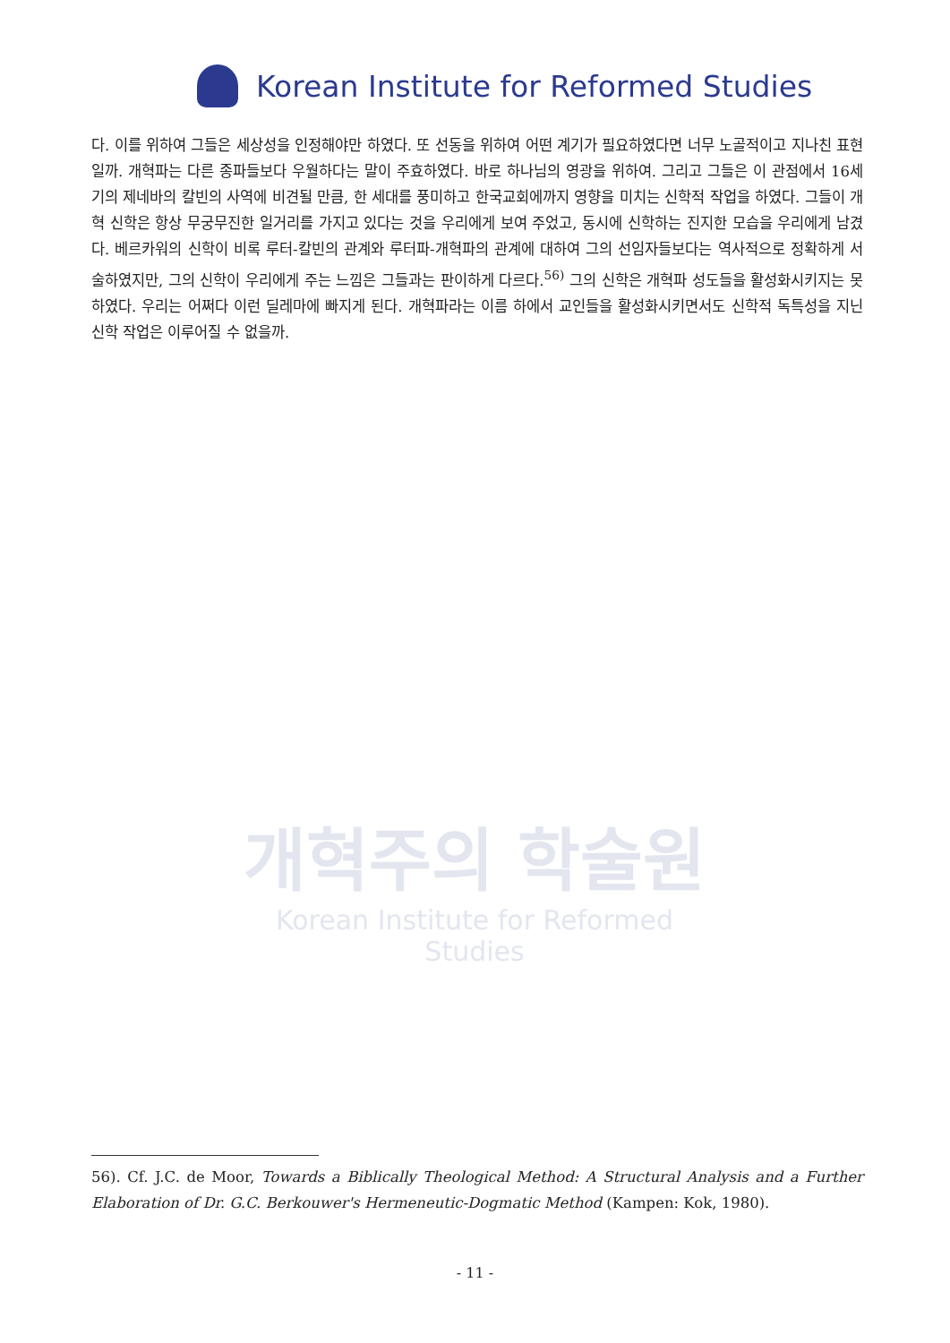Korean Institute for Reformed Studies
개혁주의 학술원
Korean Institute for Reformed Studies
다. 이를 위하여 그들은 세상성을 인정해야만 하였다. 또 선동을 위하여 어떤 계기가 필요하였다면 너무 노골적이고 지나친 표현일까. 개혁파는 다른 종파들보다 우월하다는 말이 주효하였다. 바로 하나님의 영광을 위하여. 그리고 그들은 이 관점에서 16세기의 제네바의 칼빈의 사역에 비견될 만큼, 한 세대를 풍미하고 한국교회에까지 영향을 미치는 신학적 작업을 하였다. 그들이 개혁 신학은 항상 무궁무진한 일거리를 가지고 있다는 것을 우리에게 보여 주었고, 동시에 신학하는 진지한 모습을 우리에게 남겼다. 베르카워의 신학이 비록 루터-칼빈의 관계와 루터파-개혁파의 관계에 대하여 그의 선임자들보다는 역사적으로 정확하게 서술하였지만, 그의 신학이 우리에게 주는 느낌은 그들과는 판이하게 다르다.<sup>56)</sup> 그의 신학은 개혁파 성도들을 활성화시키지는 못하였다. 우리는 어쩌다 이런 딜레마에 빠지게 된다. 개혁파라는 이름 하에서 교인들을 활성화시키면서도 신학적 독특성을 지닌 신학 작업은 이루어질 수 없을까.
56). Cf. J.C. de Moor, Towards a Biblically Theological Method: A Structural Analysis and a Further Elaboration of Dr. G.C. Berkouwer's Hermeneutic-Dogmatic Method (Kampen: Kok, 1980).
- 11 -